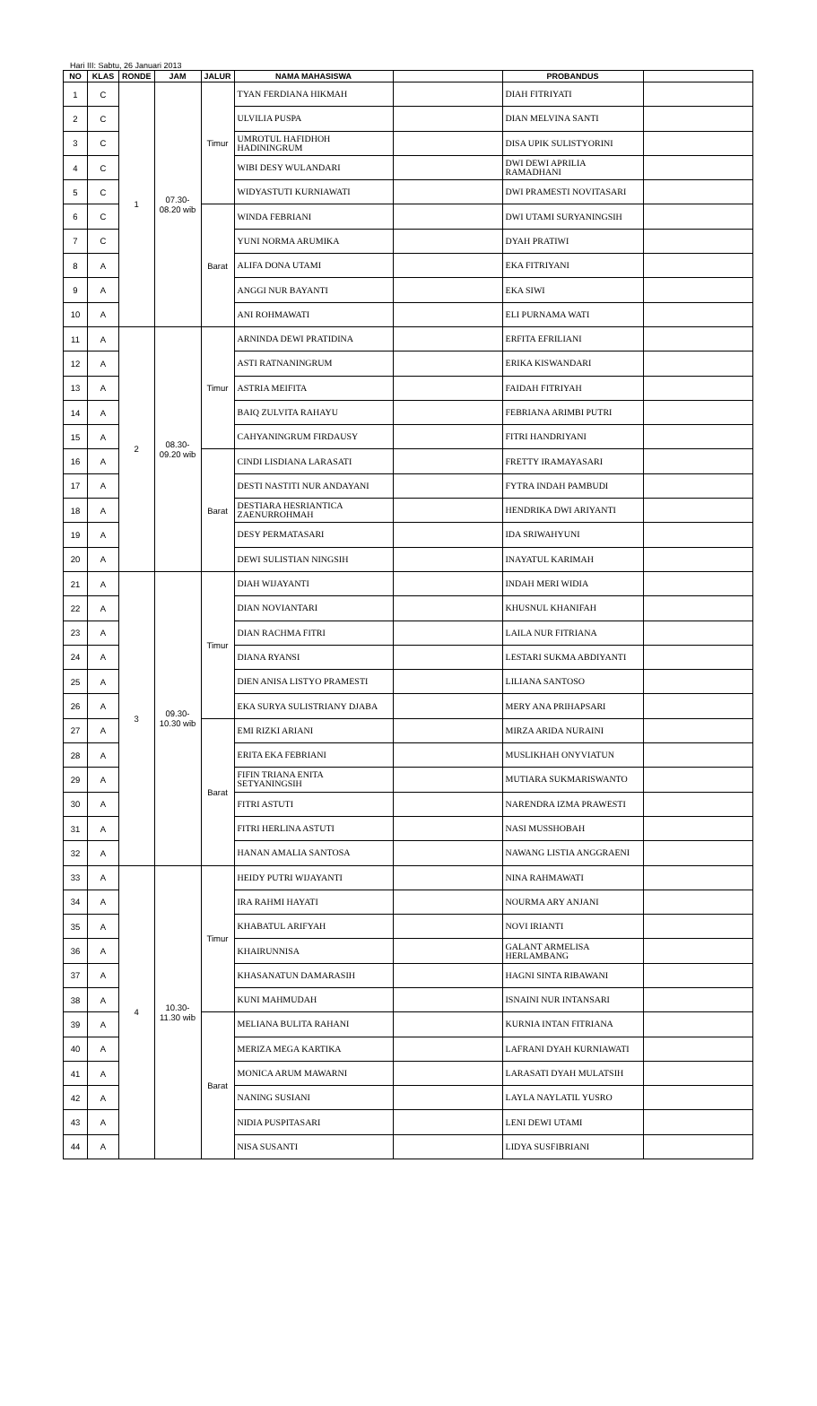Hari III: Sabtu, 26 Januari 2013
| NO | KLAS | RONDE | JAM | JALUR | NAMA MAHASISWA | | PROBANDUS | |
| --- | --- | --- | --- | --- | --- | --- | --- | --- |
| 1 | C | 1 | 07.30- 08.20 wib | Timur | TYAN FERDIANA HIKMAH | | DIAH FITRIYATI | |
| 2 | C | | | | ULVILIA PUSPA | | DIAN MELVINA SANTI | |
| 3 | C | | | | UMROTUL HAFIDHOH HADININGRUM | | DISA UPIK SULISTYORINI | |
| 4 | C | | | | WIBI DESY WULANDARI | | DWI DEWI APRILIA RAMADHANI | |
| 5 | C | | | | WIDYASTUTI KURNIAWATI | | DWI PRAMESTI NOVITASARI | |
| 6 | C | | | Barat | WINDA FEBRIANI | | DWI UTAMI SURYANINGSIH | |
| 7 | C | | | | YUNI NORMA ARUMIKA | | DYAH PRATIWI | |
| 8 | A | | | | ALIFA DONA UTAMI | | EKA FITRIYANI | |
| 9 | A | | | | ANGGI NUR BAYANTI | | EKA SIWI | |
| 10 | A | | | | ANI ROHMAWATI | | ELI PURNAMA WATI | |
| 11 | A | 2 | 08.30- 09.20 wib | Timur | ARNINDA DEWI PRATIDINA | | ERFITA EFRILIANI | |
| 12 | A | | | | ASTI RATNANINGRUM | | ERIKA KISWANDARI | |
| 13 | A | | | | ASTRIA MEIFITA | | FAIDAH FITRIYAH | |
| 14 | A | | | | BAIQ ZULVITA RAHAYU | | FEBRIANA ARIMBI PUTRI | |
| 15 | A | | | | CAHYANINGRUM FIRDAUSY | | FITRI HANDRIYANI | |
| 16 | A | | | Barat | CINDI LISDIANA LARASATI | | FRETTY IRAMAYASARI | |
| 17 | A | | | | DESTI NASTITI NUR ANDAYANI | | FYTRA INDAH PAMBUDI | |
| 18 | A | | | | DESTIARA HESRIANTICA ZAENURROHMAH | | HENDRIKA DWI ARIYANTI | |
| 19 | A | | | | DESY PERMATASARI | | IDA SRIWAHYUNI | |
| 20 | A | | | | DEWI SULISTIAN NINGSIH | | INAYATUL KARIMAH | |
| 21 | A | 3 | 09.30- 10.30 wib | Timur | DIAH WIJAYANTI | | INDAH MERI WIDIA | |
| 22 | A | | | | DIAN NOVIANTARI | | KHUSNUL KHANIFAH | |
| 23 | A | | | | DIAN RACHMA FITRI | | LAILA NUR FITRIANA | |
| 24 | A | | | | DIANA RYANSI | | LESTARI SUKMA ABDIYANTI | |
| 25 | A | | | | DIEN ANISA LISTYO PRAMESTI | | LILIANA SANTOSO | |
| 26 | A | | | | EKA SURYA SULISTRIANY DJABA | | MERY ANA PRIHAPSARI | |
| 27 | A | | | Barat | EMI RIZKI ARIANI | | MIRZA ARIDA NURAINI | |
| 28 | A | | | | ERITA EKA FEBRIANI | | MUSLIKHAH ONYVIATUN | |
| 29 | A | | | | FIFIN TRIANA ENITA SETYANINGSIH | | MUTIARA SUKMARISWANTO | |
| 30 | A | | | | FITRI ASTUTI | | NARENDRA IZMA PRAWESTI | |
| 31 | A | | | | FITRI HERLINA ASTUTI | | NASI MUSSHOBAH | |
| 32 | A | | | | HANAN AMALIA SANTOSA | | NAWANG LISTIA ANGGRAENI | |
| 33 | A | 4 | 10.30- 11.30 wib | Timur | HEIDY PUTRI WIJAYANTI | | NINA RAHMAWATI | |
| 34 | A | | | | IRA RAHMI HAYATI | | NOURMA ARY ANJANI | |
| 35 | A | | | | KHABATUL ARIFYAH | | NOVI IRIANTI | |
| 36 | A | | | | KHAIRUNNISA | | GALANT ARMELISA HERLAMBANG | |
| 37 | A | | | | KHASANATUN DAMARASIH | | HAGNI SINTA RIBAWANI | |
| 38 | A | | | | KUNI MAHMUDAH | | ISNAINI NUR INTANSARI | |
| 39 | A | | | Barat | MELIANA BULITA RAHANI | | KURNIA INTAN FITRIANA | |
| 40 | A | | | | MERIZA MEGA KARTIKA | | LAFRANI DYAH KURNIAWATI | |
| 41 | A | | | | MONICA ARUM MAWARNI | | LARASATI DYAH MULATSIH | |
| 42 | A | | | | NANING SUSIANI | | LAYLA NAYLATIL YUSRO | |
| 43 | A | | | | NIDIA PUSPITASARI | | LENI DEWI UTAMI | |
| 44 | A | | | | NISA SUSANTI | | LIDYA SUSFIBRIANI | |